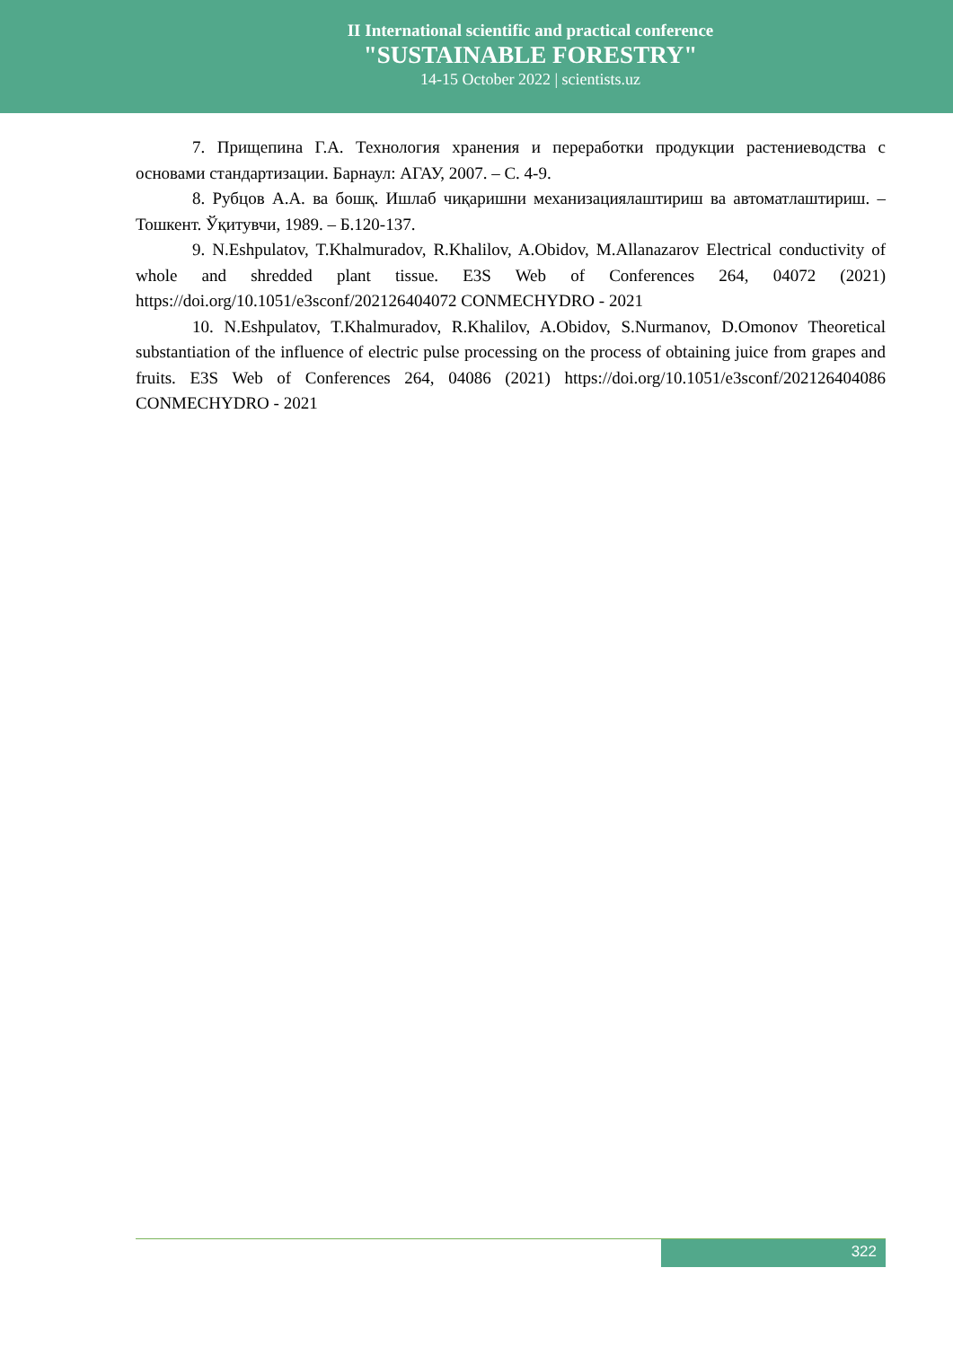II International scientific and practical conference
"SUSTAINABLE FORESTRY"
14-15 October 2022 | scientists.uz
7. Прищепина Г.А. Технология хранения и переработки продукции растениеводства с основами стандартизации. Барнаул: АГАУ, 2007. – С. 4-9.
8. Рубцов А.А. ва бошқ. Ишлаб чиқаришни механизациялаштириш ва автоматлаштириш. – Тошкент. Ўқитувчи, 1989. – Б.120-137.
9. N.Eshpulatov, T.Khalmuradov, R.Khalilov, A.Obidov, M.Allanazarov Electrical conductivity of whole and shredded plant tissue. E3S Web of Conferences 264, 04072 (2021) https://doi.org/10.1051/e3sconf/202126404072 CONMECHYDRO - 2021
10. N.Eshpulatov, T.Khalmuradov, R.Khalilov, A.Obidov, S.Nurmanov, D.Omonov Theoretical substantiation of the influence of electric pulse processing on the process of obtaining juice from grapes and fruits. E3S Web of Conferences 264, 04086 (2021) https://doi.org/10.1051/e3sconf/202126404086 CONMECHYDRO - 2021
322